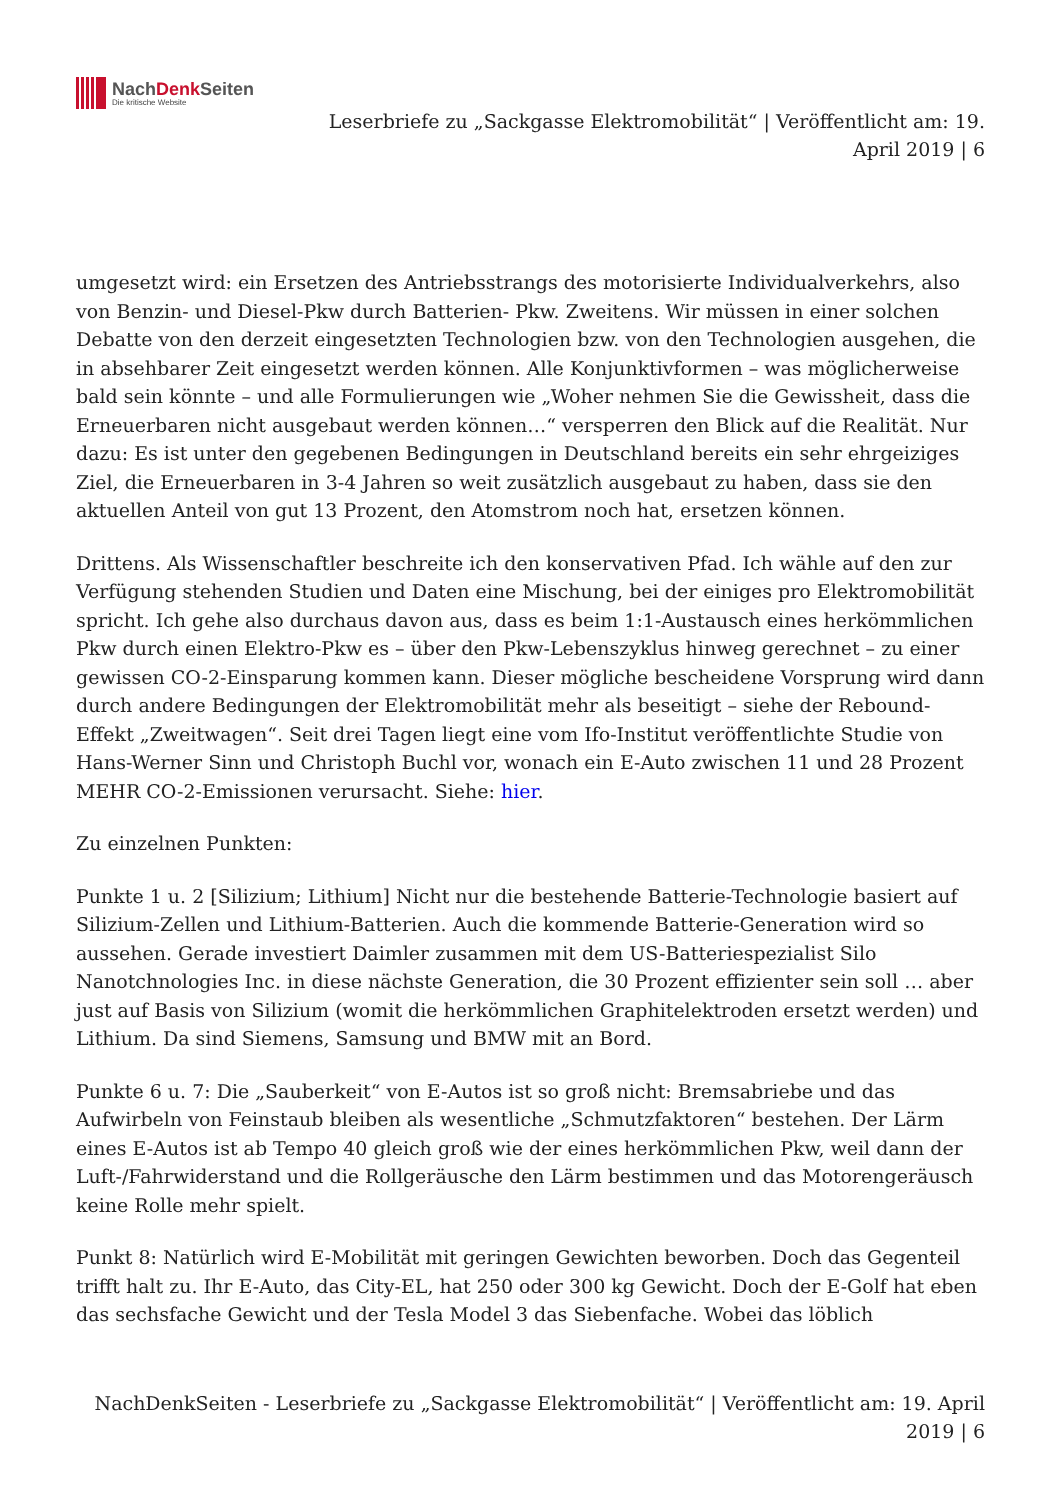NachDenk Seiten
Die kritische Website
Leserbriefe zu „Sackgasse Elektromobilität“ | Veröffentlicht am: 19.
April 2019 | 6
umgesetzt wird: ein Ersetzen des Antriebsstrangs des motorisierte Individualverkehrs, also von Benzin- und Diesel-Pkw durch Batterien- Pkw. Zweitens. Wir müssen in einer solchen Debatte von den derzeit eingesetzten Technologien bzw. von den Technologien ausgehen, die in absehbarer Zeit eingesetzt werden können. Alle Konjunktivformen – was möglicherweise bald sein könnte – und alle Formulierungen wie „Woher nehmen Sie die Gewissheit, dass die Erneuerbaren nicht ausgebaut werden können…“ versperren den Blick auf die Realität. Nur dazu: Es ist unter den gegebenen Bedingungen in Deutschland bereits ein sehr ehrgeiziges Ziel, die Erneuerbaren in 3-4 Jahren so weit zusätzlich ausgebaut zu haben, dass sie den aktuellen Anteil von gut 13 Prozent, den Atomstrom noch hat, ersetzen können.
Drittens. Als Wissenschaftler beschreite ich den konservativen Pfad. Ich wähle auf den zur Verfügung stehenden Studien und Daten eine Mischung, bei der einiges pro Elektromobilität spricht. Ich gehe also durchaus davon aus, dass es beim 1:1-Austausch eines herkömmlichen Pkw durch einen Elektro-Pkw es – über den Pkw-Lebenszyklus hinweg gerechnet – zu einer gewissen CO-2-Einsparung kommen kann. Dieser mögliche bescheidene Vorsprung wird dann durch andere Bedingungen der Elektromobilität mehr als beseitigt – siehe der Rebound-Effekt „Zweitwagen“. Seit drei Tagen liegt eine vom Ifo-Institut veröffentlichte Studie von Hans-Werner Sinn und Christoph Buchl vor, wonach ein E-Auto zwischen 11 und 28 Prozent MEHR CO-2-Emissionen verursacht. Siehe: hier.
Zu einzelnen Punkten:
Punkte 1 u. 2 [Silizium; Lithium] Nicht nur die bestehende Batterie-Technologie basiert auf Silizium-Zellen und Lithium-Batterien. Auch die kommende Batterie-Generation wird so aussehen. Gerade investiert Daimler zusammen mit dem US-Batteriespezialist Silo Nanotchnologies Inc. in diese nächste Generation, die 30 Prozent effizienter sein soll … aber just auf Basis von Silizium (womit die herkömmlichen Graphitelektroden ersetzt werden) und Lithium. Da sind Siemens, Samsung und BMW mit an Bord.
Punkte 6 u. 7: Die „Sauberkeit“ von E-Autos ist so groß nicht: Bremsabriebe und das Aufwirbeln von Feinstaub bleiben als wesentliche „Schmutzfaktoren“ bestehen. Der Lärm eines E-Autos ist ab Tempo 40 gleich groß wie der eines herkömmlichen Pkw, weil dann der Luft-/Fahrwiderstand und die Rollgeräusche den Lärm bestimmen und das Motorengeräusch keine Rolle mehr spielt.
Punkt 8: Natürlich wird E-Mobilität mit geringen Gewichten beworben. Doch das Gegenteil trifft halt zu. Ihr E-Auto, das City-EL, hat 250 oder 300 kg Gewicht. Doch der E-Golf hat eben das sechsfache Gewicht und der Tesla Model 3 das Siebenfache. Wobei das löblich
NachDenkSeiten - Leserbriefe zu „Sackgasse Elektromobilität“ | Veröffentlicht am: 19. April
2019 | 6